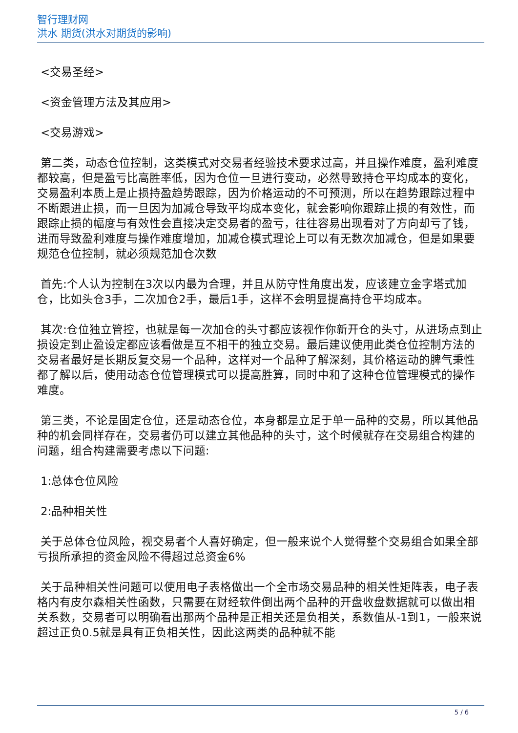智行理财网
洪水 期货(洪水对期货的影响)
<交易圣经>
<资金管理方法及其应用>
<交易游戏>
第二类，动态仓位控制，这类模式对交易者经验技术要求过高，并且操作难度，盈利难度都较高，但是盈亏比高胜率低，因为仓位一旦进行变动，必然导致持仓平均成本的变化，交易盈利本质上是止损持盈趋势跟踪，因为价格运动的不可预测，所以在趋势跟踪过程中不断跟进止损，而一旦因为加减仓导致平均成本变化，就会影响你跟踪止损的有效性，而跟踪止损的幅度与有效性会直接决定交易者的盈亏，往往容易出现看对了方向却亏了钱，进而导致盈利难度与操作难度增加，加减仓模式理论上可以有无数次加减仓，但是如果要规范仓位控制，就必须规范加仓次数
首先:个人认为控制在3次以内最为合理，并且从防守性角度出发，应该建立金字塔式加仓，比如头仓3手，二次加仓2手，最后1手，这样不会明显提高持仓平均成本。
其次:仓位独立管控，也就是每一次加仓的头寸都应该视作你新开仓的头寸，从进场点到止损设定到止盈设定都应该看做是互不相干的独立交易。最后建议使用此类仓位控制方法的交易者最好是长期反复交易一个品种，这样对一个品种了解深刻，其价格运动的脾气秉性都了解以后，使用动态仓位管理模式可以提高胜算，同时中和了这种仓位管理模式的操作难度。
第三类，不论是固定仓位，还是动态仓位，本身都是立足于单一品种的交易，所以其他品种的机会同样存在，交易者仍可以建立其他品种的头寸，这个时候就存在交易组合构建的问题，组合构建需要考虑以下问题:
1:总体仓位风险
2:品种相关性
关于总体仓位风险，视交易者个人喜好确定，但一般来说个人觉得整个交易组合如果全部亏损所承担的资金风险不得超过总资金6%
关于品种相关性问题可以使用电子表格做出一个全市场交易品种的相关性矩阵表，电子表格内有皮尔森相关性函数，只需要在财经软件倒出两个品种的开盘收盘数据就可以做出相关系数，交易者可以明确看出那两个品种是正相关还是负相关，系数值从-1到1，一般来说超过正负0.5就是具有正负相关性，因此这两类的品种就不能
5 / 6